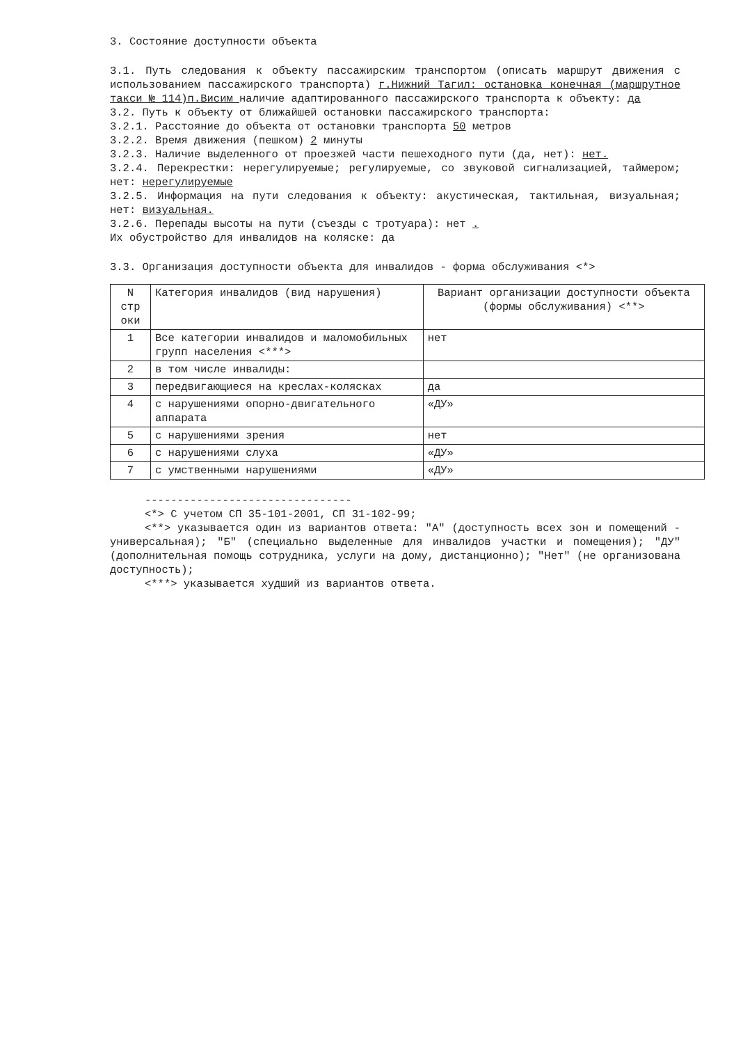3. Состояние доступности объекта
3.1. Путь следования к объекту пассажирским транспортом (описать маршрут движения с использованием пассажирского транспорта) г.Нижний Тагил: остановка конечная (маршрутное такси № 114)п.Висим наличие адаптированного пассажирского транспорта к объекту: да
3.2. Путь к объекту от ближайшей остановки пассажирского транспорта:
3.2.1. Расстояние до объекта от остановки транспорта 50 метров
3.2.2. Время движения (пешком) 2 минуты
3.2.3. Наличие выделенного от проезжей части пешеходного пути (да, нет): нет.
3.2.4. Перекрестки: нерегулируемые; регулируемые, со звуковой сигнализацией, таймером; нет: нерегулируемые
3.2.5. Информация на пути следования к объекту: акустическая, тактильная, визуальная; нет: визуальная.
3.2.6. Перепады высоты на пути (съезды с тротуара): нет .
Их обустройство для инвалидов на коляске: да
3.3. Организация доступности объекта для инвалидов - форма обслуживания <*>
| N стр оки | Категория инвалидов (вид нарушения) | Вариант организации доступности объекта (формы обслуживания) <**> |
| --- | --- | --- |
| 1 | Все категории инвалидов и маломобильных групп населения <***> | нет |
| 2 | в том числе инвалиды: | |
| 3 | передвигающиеся на креслах-колясках | да |
| 4 | с нарушениями опорно-двигательного аппарата | «ДУ» |
| 5 | с нарушениями зрения | нет |
| 6 | с нарушениями слуха | «ДУ» |
| 7 | с умственными нарушениями | «ДУ» |
--------------------------------
<*> С учетом СП 35-101-2001, СП 31-102-99;
<**> указывается один из вариантов ответа: "А" (доступность всех зон и помещений - универсальная); "Б" (специально выделенные для инвалидов участки и помещения); "ДУ" (дополнительная помощь сотрудника, услуги на дому, дистанционно); "Нет" (не организована доступность);
<***> указывается худший из вариантов ответа.